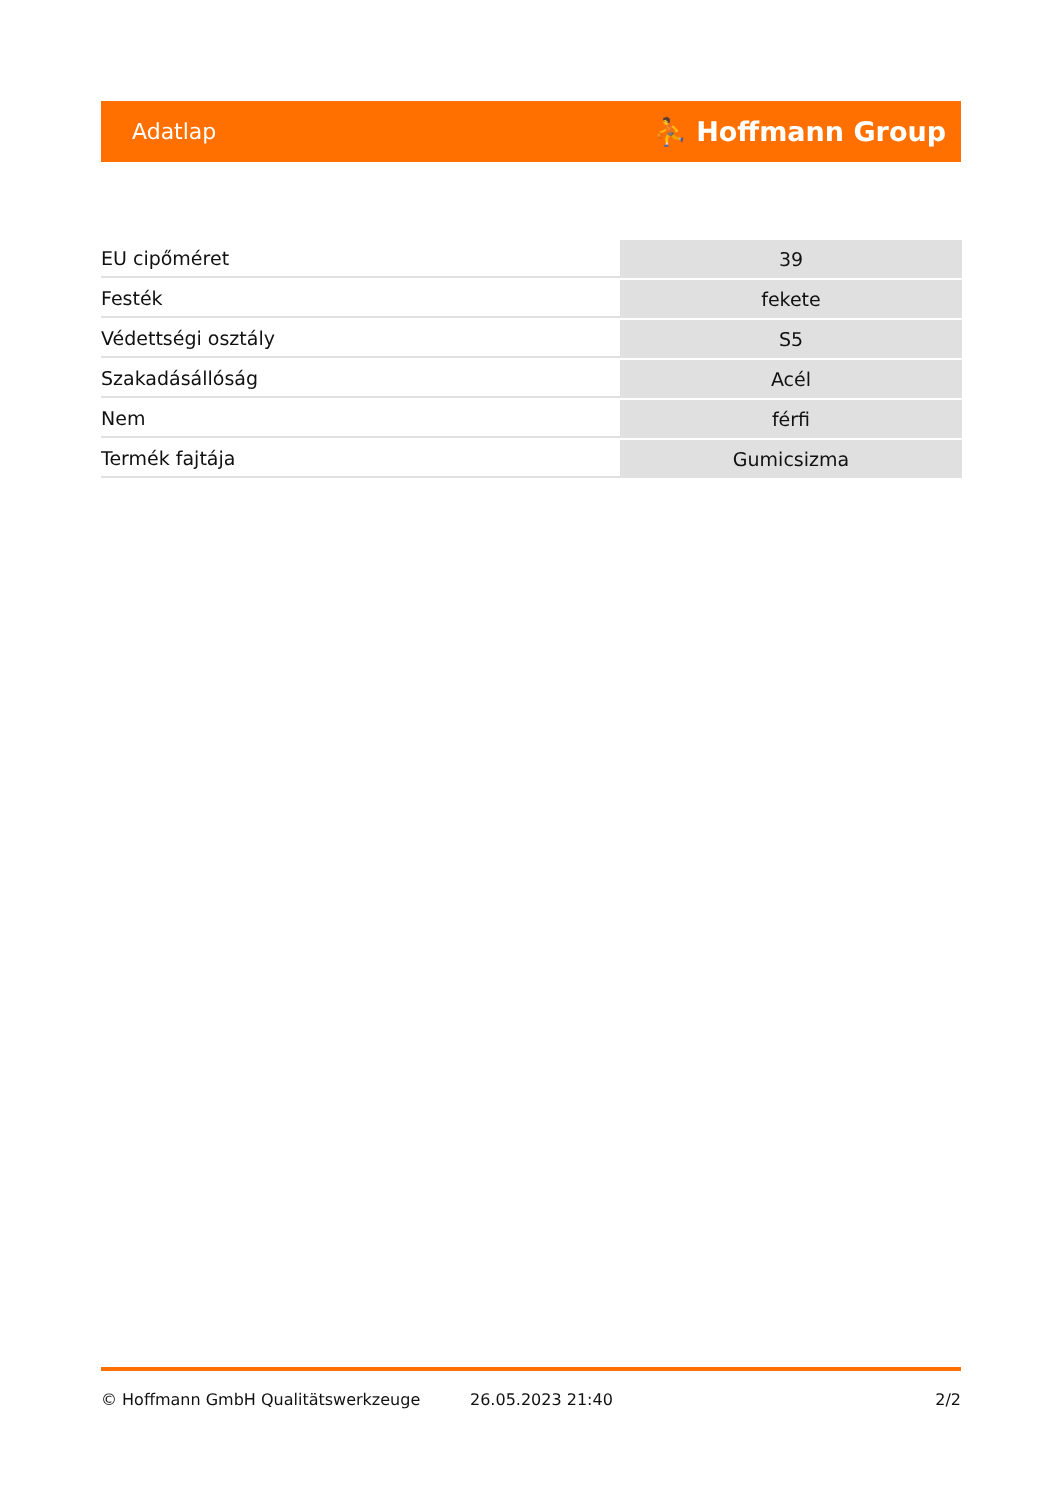Adatlap ⛹ Hoffmann Group
| EU cipőméret | 39 |
| Festék | fekete |
| Védettségi osztály | S5 |
| Szakadásállóság | Acél |
| Nem | férfi |
| Termék fajtája | Gumicsizma |
© Hoffmann GmbH Qualitätswerkzeuge 26.05.2023 21:40 2/2